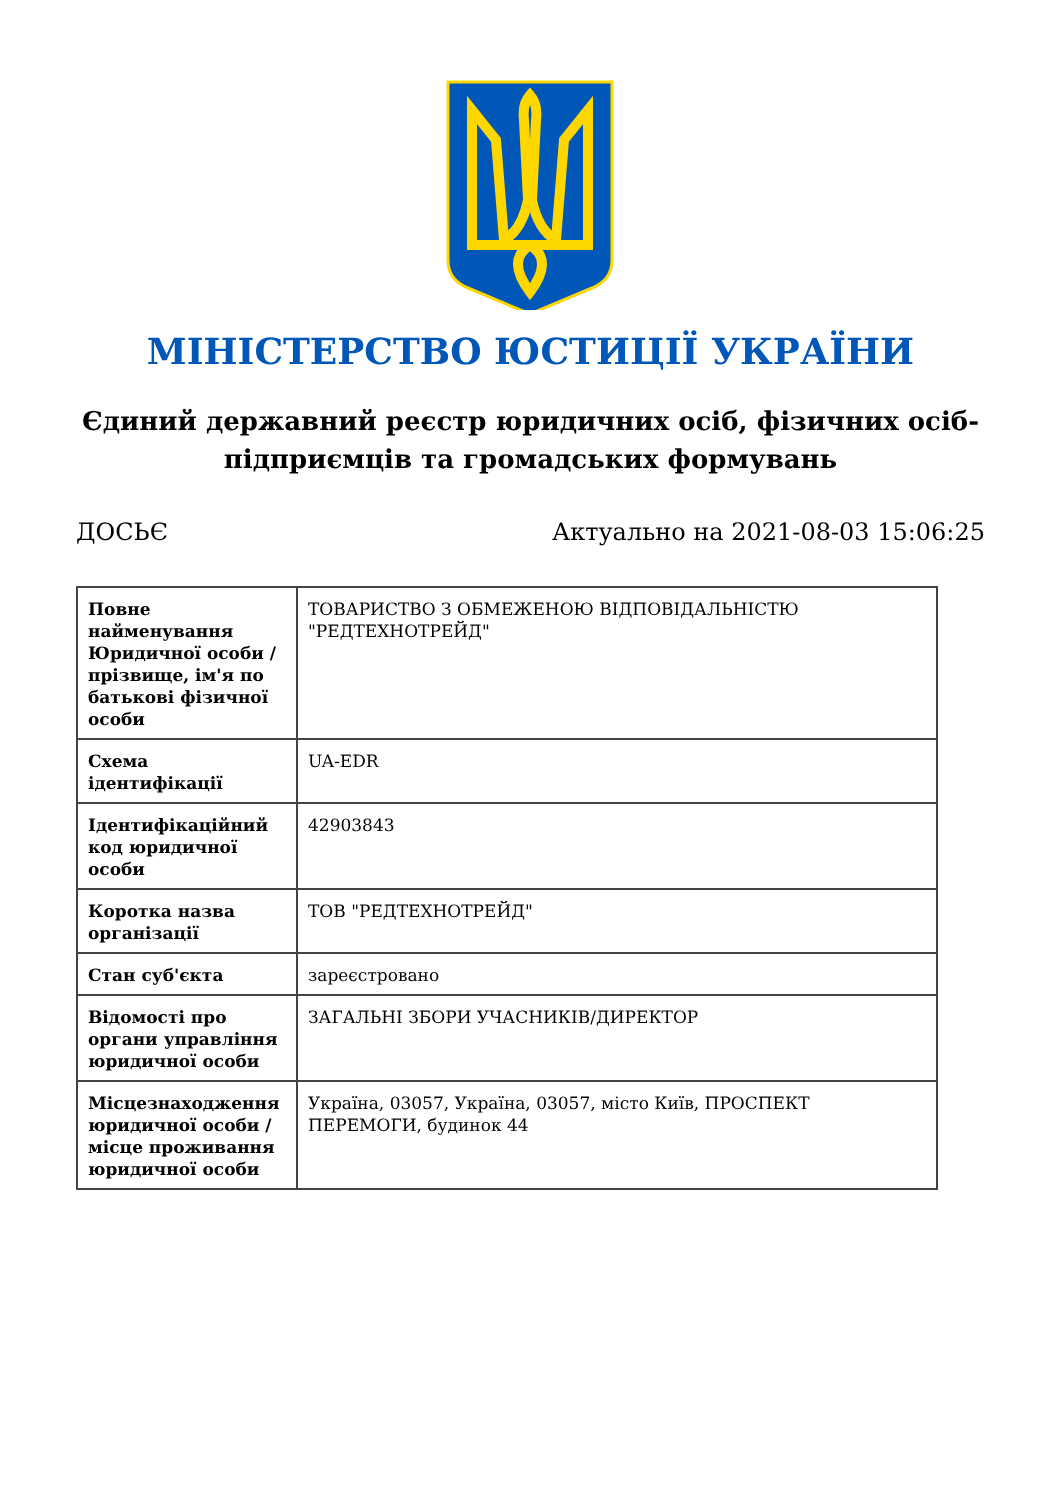МІНІСТЕРСТВО ЮСТИЦІЇ УКРАЇНИ
Єдиний державний реєстр юридичних осіб, фізичних осіб-підприємців та громадських формувань
ДОСЬЄ Актуально на 2021-08-03 15:06:25
| Повне найменування Юридичної особи / прізвище, ім'я по батькові фізичної особи | ТОВАРИСТВО З ОБМЕЖЕНОЮ ВІДПОВІДАЛЬНІСТЮ "РЕДТЕХНОТРЕЙД" |
| Схема ідентифікації | UA-EDR |
| Ідентифікаційний код юридичної особи | 42903843 |
| Коротка назва організації | ТОВ "РЕДТЕХНОТРЕЙД" |
| Стан суб'єкта | зареєстровано |
| Відомості про органи управління юридичної особи | ЗАГАЛЬНІ ЗБОРИ УЧАСНИКІВ/ДИРЕКТОР |
| Місцезнаходження юридичної особи / місце проживання юридичної особи | Україна, 03057, Україна, 03057, місто Київ, ПРОСПЕКТ ПЕРЕМОГИ, будинок 44 |